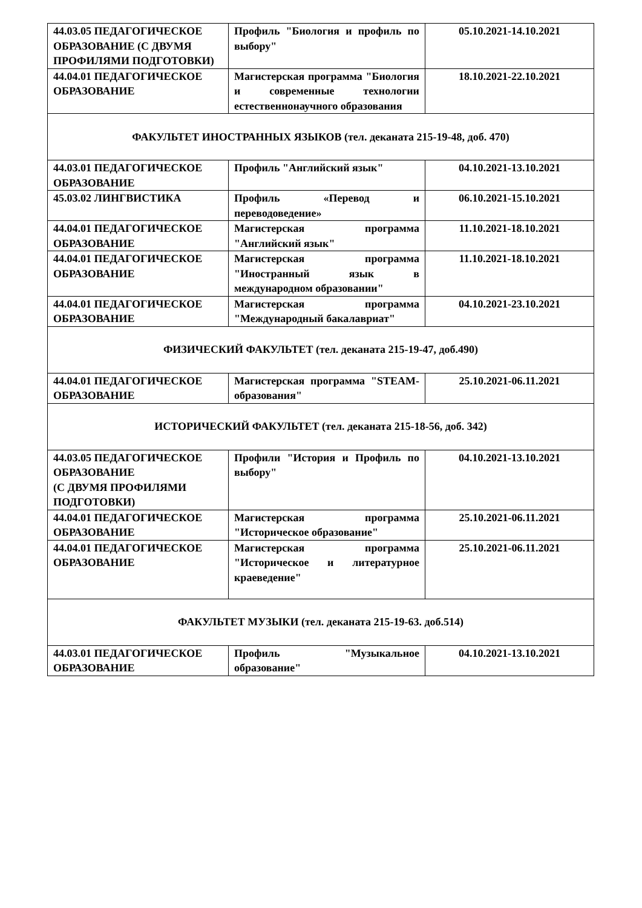| 44.03.05 ПЕДАГОГИЧЕСКОЕ ОБРАЗОВАНИЕ (С ДВУМЯ ПРОФИЛЯМИ ПОДГОТОВКИ) | Профиль "Биология и профиль по выбору" | 05.10.2021-14.10.2021 |
| 44.04.01 ПЕДАГОГИЧЕСКОЕ ОБРАЗОВАНИЕ | Магистерская программа "Биология и современные технологии естественнонаучного образования | 18.10.2021-22.10.2021 |
| ФАКУЛЬТЕТ ИНОСТРАННЫХ ЯЗЫКОВ (тел. деканата 215-19-48, доб. 470) | | |
| 44.03.01 ПЕДАГОГИЧЕСКОЕ ОБРАЗОВАНИЕ | Профиль "Английский язык" | 04.10.2021-13.10.2021 |
| 45.03.02 ЛИНГВИСТИКА | Профиль «Перевод и переводоведение» | 06.10.2021-15.10.2021 |
| 44.04.01 ПЕДАГОГИЧЕСКОЕ ОБРАЗОВАНИЕ | Магистерская программа "Английский язык" | 11.10.2021-18.10.2021 |
| 44.04.01 ПЕДАГОГИЧЕСКОЕ ОБРАЗОВАНИЕ | Магистерская программа "Иностранный язык в международном образовании" | 11.10.2021-18.10.2021 |
| 44.04.01 ПЕДАГОГИЧЕСКОЕ ОБРАЗОВАНИЕ | Магистерская программа "Международный бакалавриат" | 04.10.2021-23.10.2021 |
| ФИЗИЧЕСКИЙ ФАКУЛЬТЕТ (тел. деканата 215-19-47, доб.490) | | |
| 44.04.01 ПЕДАГОГИЧЕСКОЕ ОБРАЗОВАНИЕ | Магистерская программа "STEAM-образования" | 25.10.2021-06.11.2021 |
| ИСТОРИЧЕСКИЙ ФАКУЛЬТЕТ (тел. деканата 215-18-56, доб. 342) | | |
| 44.03.05 ПЕДАГОГИЧЕСКОЕ ОБРАЗОВАНИЕ (С ДВУМЯ ПРОФИЛЯМИ ПОДГОТОВКИ) | Профили "История и Профиль по выбору" | 04.10.2021-13.10.2021 |
| 44.04.01 ПЕДАГОГИЧЕСКОЕ ОБРАЗОВАНИЕ | Магистерская программа "Историческое образование" | 25.10.2021-06.11.2021 |
| 44.04.01 ПЕДАГОГИЧЕСКОЕ ОБРАЗОВАНИЕ | Магистерская программа "Историческое и литературное краеведение" | 25.10.2021-06.11.2021 |
| ФАКУЛЬТЕТ МУЗЫКИ (тел. деканата 215-19-63. доб.514) | | |
| 44.03.01 ПЕДАГОГИЧЕСКОЕ ОБРАЗОВАНИЕ | Профиль "Музыкальное образование" | 04.10.2021-13.10.2021 |